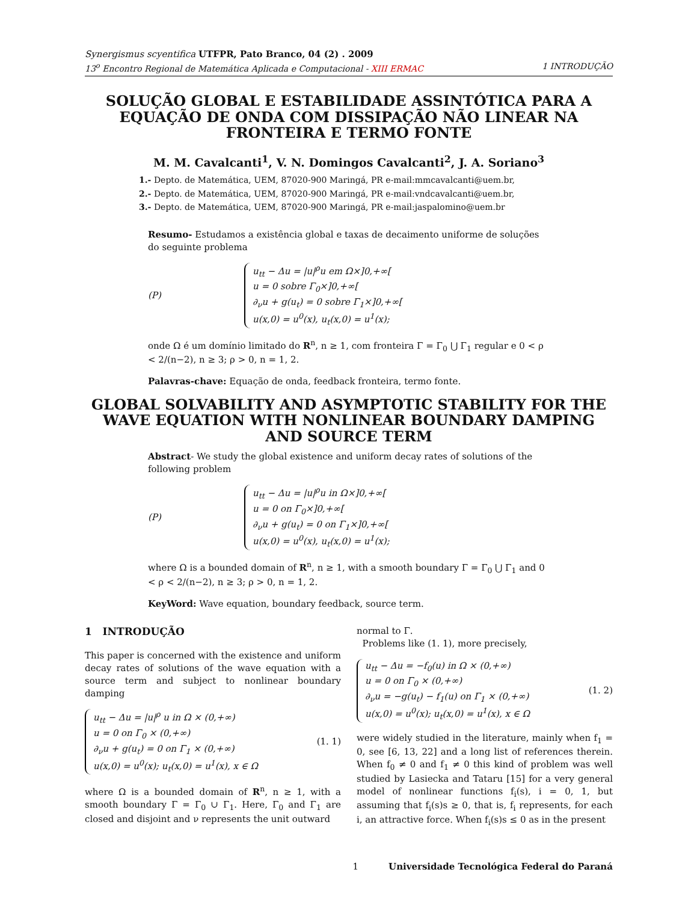Synergismus scyentifica UTFPR, Pato Branco, 04 (2) . 2009
13<sup>o</sup> Encontro Regional de Matemática Aplicada e Computacional - XIII ERMAC 1 INTRODUÇÃO
SOLUÇÃO GLOBAL E ESTABILIDADE ASSINTÓTICA PARA A EQUAÇÃO DE ONDA COM DISSIPAÇÃO NÃO LINEAR NA FRONTEIRA E TERMO FONTE
M. M. Cavalcanti<sup>1</sup>, V. N. Domingos Cavalcanti<sup>2</sup>, J. A. Soriano<sup>3</sup>
1.- Depto. de Matemática, UEM, 87020-900 Maringá, PR e-mail:mmcavalcanti@uem.br,
2.- Depto. de Matemática, UEM, 87020-900 Maringá, PR e-mail:vndcavalcanti@uem.br,
3.- Depto. de Matemática, UEM, 87020-900 Maringá, PR e-mail:jaspalomino@uem.br
Resumo- Estudamos a existência global e taxas de decaimento uniforme de soluções do seguinte problema
(P)
u<sub>tt</sub> − Δu = |u|<sup>ρ</sup>u em Ω×]0,+∞[
u = 0 sobre Γ<sub>0</sub>×]0,+∞[
∂<sub>ν</sub>u + g(u<sub>t</sub>) = 0 sobre Γ<sub>1</sub>×]0,+∞[
u(x,0) = u<sup>0</sup>(x), u<sub>t</sub>(x,0) = u<sup>1</sup>(x);
onde Ω é um domínio limitado do R<sup>n</sup>, n ≥ 1, com fronteira Γ = Γ<sub>0</sub> ⋃ Γ<sub>1</sub> regular e 0 < ρ < 2/(n−2), n ≥ 3; ρ > 0, n = 1, 2.
Palavras-chave: Equação de onda, feedback fronteira, termo fonte.
GLOBAL SOLVABILITY AND ASYMPTOTIC STABILITY FOR THE WAVE EQUATION WITH NONLINEAR BOUNDARY DAMPING AND SOURCE TERM
Abstract- We study the global existence and uniform decay rates of solutions of the following problem
(P)
u<sub>tt</sub> − Δu = |u|<sup>ρ</sup>u in Ω×]0,+∞[
u = 0 on Γ<sub>0</sub>×]0,+∞[
∂<sub>ν</sub>u + g(u<sub>t</sub>) = 0 on Γ<sub>1</sub>×]0,+∞[
u(x,0) = u<sup>0</sup>(x), u<sub>t</sub>(x,0) = u<sup>1</sup>(x);
where Ω is a bounded domain of R<sup>n</sup>, n ≥ 1, with a smooth boundary Γ = Γ<sub>0</sub> ⋃ Γ<sub>1</sub> and 0 < ρ < 2/(n−2), n ≥ 3; ρ > 0, n = 1, 2.
KeyWord: Wave equation, boundary feedback, source term.
1 INTRODUÇÃO
This paper is concerned with the existence and uniform decay rates of solutions of the wave equation with a source term and subject to nonlinear boundary damping
u<sub>tt</sub> − Δu = |u|<sup>ρ</sup> u in Ω × (0,+∞)
u = 0 on Γ<sub>0</sub> × (0,+∞)
∂<sub>ν</sub>u + g(u<sub>t</sub>) = 0 on Γ<sub>1</sub> × (0,+∞)
u(x,0) = u<sup>0</sup>(x); u<sub>t</sub>(x,0) = u<sup>1</sup>(x), x ∈ Ω
(1. 1)
where Ω is a bounded domain of R<sup>n</sup>, n ≥ 1, with a smooth boundary Γ = Γ<sub>0</sub> ∪ Γ<sub>1</sub>. Here, Γ<sub>0</sub> and Γ<sub>1</sub> are closed and disjoint and ν represents the unit outward
normal to Γ.
Problems like (1. 1), more precisely,
u<sub>tt</sub> − Δu = −f<sub>0</sub>(u) in Ω × (0,+∞)
u = 0 on Γ<sub>0</sub> × (0,+∞)
∂<sub>ν</sub>u = −g(u<sub>t</sub>) − f<sub>1</sub>(u) on Γ<sub>1</sub> × (0,+∞)
u(x,0) = u<sup>0</sup>(x); u<sub>t</sub>(x,0) = u<sup>1</sup>(x), x ∈ Ω
(1. 2)
were widely studied in the literature, mainly when f<sub>1</sub> = 0, see [6, 13, 22] and a long list of references therein. When f<sub>0</sub> ≠ 0 and f<sub>1</sub> ≠ 0 this kind of problem was well studied by Lasiecka and Tataru [15] for a very general model of nonlinear functions f<sub>i</sub>(s), i = 0, 1, but assuming that f<sub>i</sub>(s)s ≥ 0, that is, f<sub>i</sub> represents, for each i, an attractive force. When f<sub>i</sub>(s)s ≤ 0 as in the present
1 Universidade Tecnológica Federal do Paraná